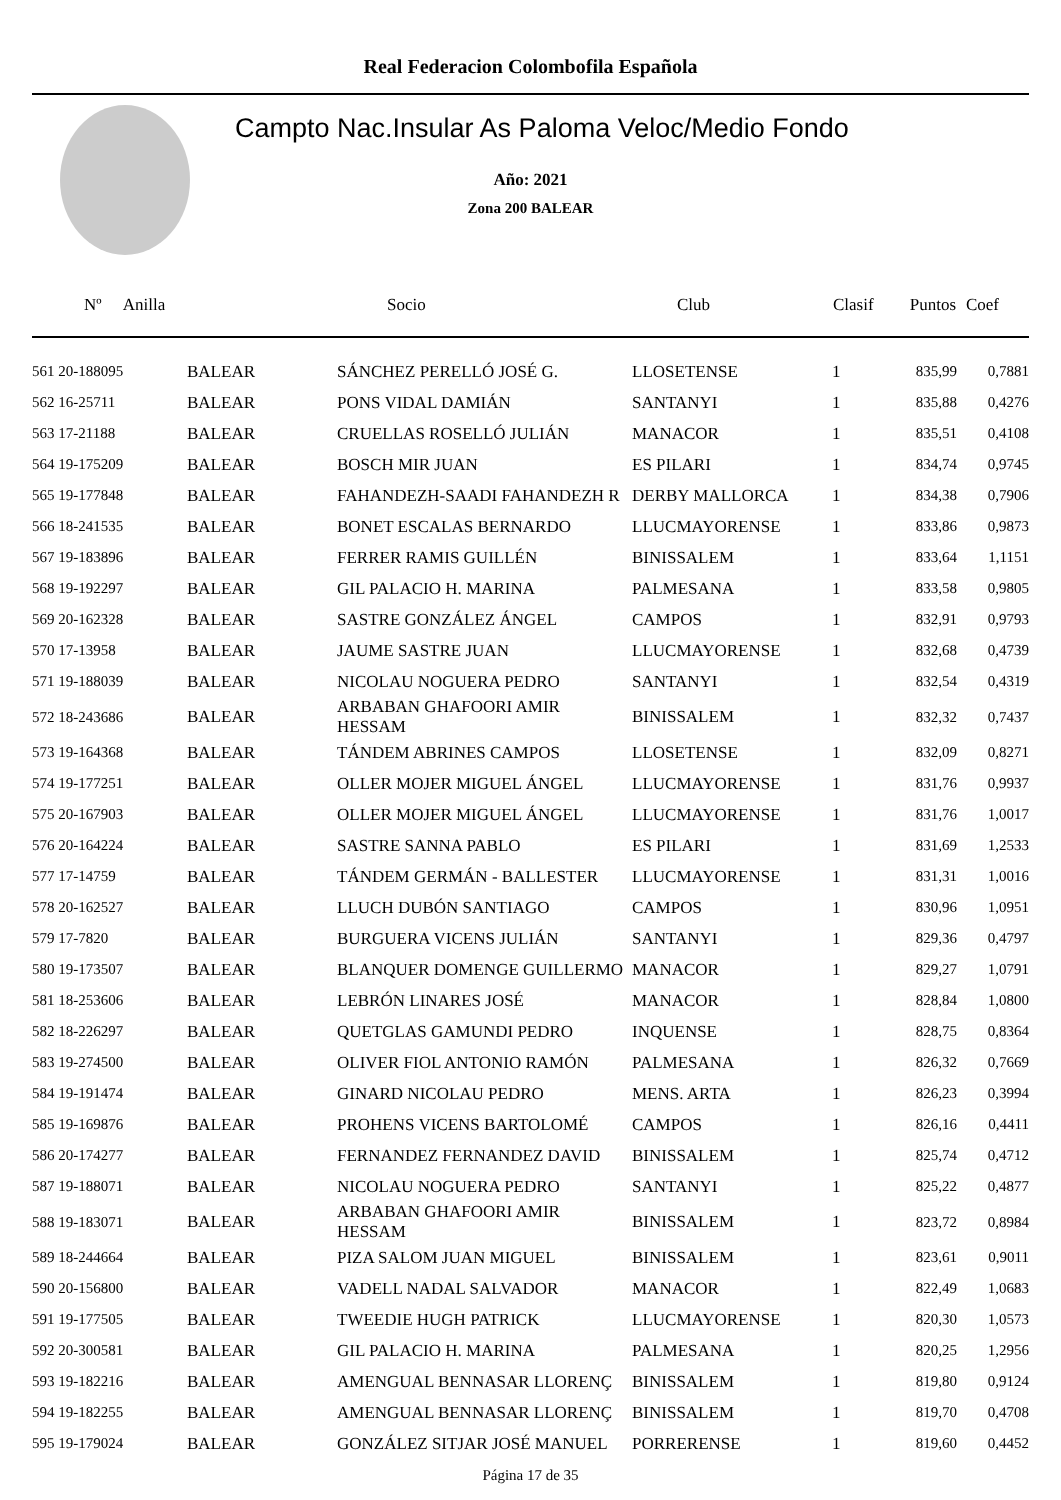Real Federacion Colombofila Española
Campto Nac.Insular As Paloma Veloc/Medio Fondo
Año: 2021
Zona 200 BALEAR
| Nº Anilla | | Socio | Club | Clasif | Puntos | Coef |
| --- | --- | --- | --- | --- | --- | --- |
| 561 20-188095 | BALEAR | SÁNCHEZ PERELLÓ JOSÉ G. | LLOSETENSE | 1 | 835,99 | 0,7881 |
| 562 16-25711 | BALEAR | PONS VIDAL DAMIÁN | SANTANYI | 1 | 835,88 | 0,4276 |
| 563 17-21188 | BALEAR | CRUELLAS ROSELLÓ JULIÁN | MANACOR | 1 | 835,51 | 0,4108 |
| 564 19-175209 | BALEAR | BOSCH MIR JUAN | ES PILARI | 1 | 834,74 | 0,9745 |
| 565 19-177848 | BALEAR | FAHANDEZH-SAADI FAHANDEZH R | DERBY MALLORCA | 1 | 834,38 | 0,7906 |
| 566 18-241535 | BALEAR | BONET ESCALAS BERNARDO | LLUCMAYORENSE | 1 | 833,86 | 0,9873 |
| 567 19-183896 | BALEAR | FERRER RAMIS GUILLÉN | BINISSALEM | 1 | 833,64 | 1,1151 |
| 568 19-192297 | BALEAR | GIL PALACIO H. MARINA | PALMESANA | 1 | 833,58 | 0,9805 |
| 569 20-162328 | BALEAR | SASTRE GONZÁLEZ ÁNGEL | CAMPOS | 1 | 832,91 | 0,9793 |
| 570 17-13958 | BALEAR | JAUME SASTRE JUAN | LLUCMAYORENSE | 1 | 832,68 | 0,4739 |
| 571 19-188039 | BALEAR | NICOLAU NOGUERA PEDRO | SANTANYI | 1 | 832,54 | 0,4319 |
| 572 18-243686 | BALEAR | ARBABAN GHAFOORI AMIR HESSAM | BINISSALEM | 1 | 832,32 | 0,7437 |
| 573 19-164368 | BALEAR | TÁNDEM ABRINES CAMPOS | LLOSETENSE | 1 | 832,09 | 0,8271 |
| 574 19-177251 | BALEAR | OLLER MOJER MIGUEL ÁNGEL | LLUCMAYORENSE | 1 | 831,76 | 0,9937 |
| 575 20-167903 | BALEAR | OLLER MOJER MIGUEL ÁNGEL | LLUCMAYORENSE | 1 | 831,76 | 1,0017 |
| 576 20-164224 | BALEAR | SASTRE SANNA PABLO | ES PILARI | 1 | 831,69 | 1,2533 |
| 577 17-14759 | BALEAR | TÁNDEM GERMÁN - BALLESTER | LLUCMAYORENSE | 1 | 831,31 | 1,0016 |
| 578 20-162527 | BALEAR | LLUCH DUBÓN SANTIAGO | CAMPOS | 1 | 830,96 | 1,0951 |
| 579 17-7820 | BALEAR | BURGUERA VICENS JULIÁN | SANTANYI | 1 | 829,36 | 0,4797 |
| 580 19-173507 | BALEAR | BLANQUER DOMENGE GUILLERMO | MANACOR | 1 | 829,27 | 1,0791 |
| 581 18-253606 | BALEAR | LEBRÓN LINARES JOSÉ | MANACOR | 1 | 828,84 | 1,0800 |
| 582 18-226297 | BALEAR | QUETGLAS GAMUNDI PEDRO | INQUENSE | 1 | 828,75 | 0,8364 |
| 583 19-274500 | BALEAR | OLIVER FIOL ANTONIO RAMÓN | PALMESANA | 1 | 826,32 | 0,7669 |
| 584 19-191474 | BALEAR | GINARD NICOLAU PEDRO | MENS. ARTA | 1 | 826,23 | 0,3994 |
| 585 19-169876 | BALEAR | PROHENS VICENS BARTOLOMÉ | CAMPOS | 1 | 826,16 | 0,4411 |
| 586 20-174277 | BALEAR | FERNANDEZ FERNANDEZ DAVID | BINISSALEM | 1 | 825,74 | 0,4712 |
| 587 19-188071 | BALEAR | NICOLAU NOGUERA PEDRO | SANTANYI | 1 | 825,22 | 0,4877 |
| 588 19-183071 | BALEAR | ARBABAN GHAFOORI AMIR HESSAM | BINISSALEM | 1 | 823,72 | 0,8984 |
| 589 18-244664 | BALEAR | PIZA SALOM JUAN MIGUEL | BINISSALEM | 1 | 823,61 | 0,9011 |
| 590 20-156800 | BALEAR | VADELL NADAL SALVADOR | MANACOR | 1 | 822,49 | 1,0683 |
| 591 19-177505 | BALEAR | TWEEDIE HUGH PATRICK | LLUCMAYORENSE | 1 | 820,30 | 1,0573 |
| 592 20-300581 | BALEAR | GIL PALACIO H. MARINA | PALMESANA | 1 | 820,25 | 1,2956 |
| 593 19-182216 | BALEAR | AMENGUAL BENNASAR LLORENÇ | BINISSALEM | 1 | 819,80 | 0,9124 |
| 594 19-182255 | BALEAR | AMENGUAL BENNASAR LLORENÇ | BINISSALEM | 1 | 819,70 | 0,4708 |
| 595 19-179024 | BALEAR | GONZÁLEZ SITJAR JOSÉ MANUEL | PORRERENSE | 1 | 819,60 | 0,4452 |
Página 17 de 35